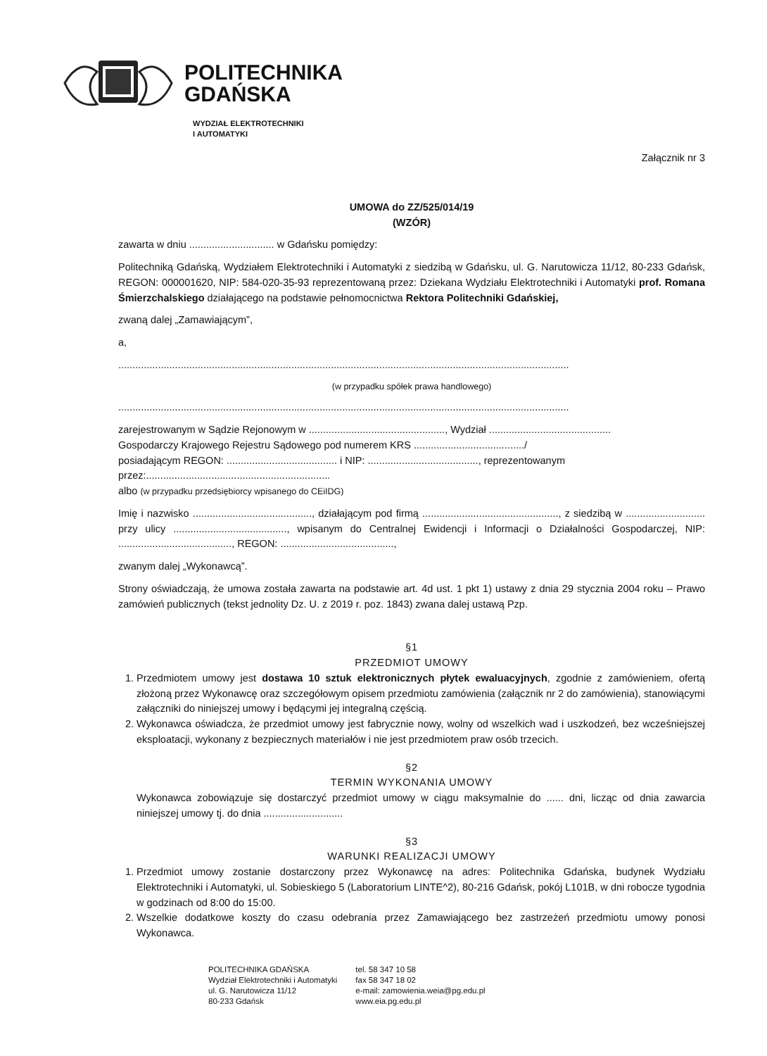POLITECHNIKA
GDAŃSKA
WYDZIAŁ ELEKTROTECHNIKI
I AUTOMATYKI
Załącznik nr 3
UMOWA do ZZ/525/014/19
(WZÓR)
zawarta w dniu .............................. w Gdańsku pomiędzy:
Politechniką Gdańską, Wydziałem Elektrotechniki i Automatyki z siedzibą w Gdańsku, ul. G. Narutowicza 11/12, 80-233 Gdańsk, REGON: 000001620, NIP: 584-020-35-93 reprezentowaną przez: Dziekana Wydziału Elektrotechniki i Automatyki prof. Romana Śmierzchalskiego działającego na podstawie pełnomocnictwa Rektora Politechniki Gdańskiej,
zwaną dalej „Zamawiającym”,
a,
...............................................................................................................................................................
(w przypadku spółek prawa handlowego)
...............................................................................................................................................................
zarejestrowanym w Sądzie Rejonowym w ................................................, Wydział ...........................................
Gospodarczy Krajowego Rejestru Sądowego pod numerem KRS ......................................./
posiadającym REGON: ....................................... i NIP: ......................................., reprezentowanym
przez:.................................................................
albo (w przypadku przedsiębiorcy wpisanego do CEiIDG)
Imię i nazwisko .........................................., działającym pod firmą ................................................, z siedzibą w ............................ przy ulicy ........................................, wpisanym do Centralnej Ewidencji i Informacji o Działalności Gospodarczej, NIP: ........................................, REGON: ........................................,
zwanym dalej „Wykonawcą”.
Strony oświadczają, że umowa została zawarta na podstawie art. 4d ust. 1 pkt 1) ustawy z dnia 29 stycznia 2004 roku – Prawo zamówień publicznych (tekst jednolity Dz. U. z 2019 r. poz. 1843) zwana dalej ustawą Pzp.
§1
PRZEDMIOT UMOWY
1. Przedmiotem umowy jest dostawa 10 sztuk elektronicznych płytek ewaluacyjnych, zgodnie z zamówieniem, ofertą złożoną przez Wykonawcę oraz szczegółowym opisem przedmiotu zamówienia (załącznik nr 2 do zamówienia), stanowiącymi załączniki do niniejszej umowy i będącymi jej integralną częścią.
2. Wykonawca oświadcza, że przedmiot umowy jest fabrycznie nowy, wolny od wszelkich wad i uszkodzeń, bez wcześniejszej eksploatacji, wykonany z bezpiecznych materiałów i nie jest przedmiotem praw osób trzecich.
§2
TERMIN WYKONANIA UMOWY
Wykonawca zobowiązuje się dostarczyć przedmiot umowy w ciągu maksymalnie do ...... dni, licząc od dnia zawarcia niniejszej umowy tj. do dnia ............................
§3
WARUNKI REALIZACJI UMOWY
1. Przedmiot umowy zostanie dostarczony przez Wykonawcę na adres: Politechnika Gdańska, budynek Wydziału Elektrotechniki i Automatyki, ul. Sobieskiego 5 (Laboratorium LINTE^2), 80-216 Gdańsk, pokój L101B, w dni robocze tygodnia w godzinach od 8:00 do 15:00.
2. Wszelkie dodatkowe koszty do czasu odebrania przez Zamawiającego bez zastrzeżeń przedmiotu umowy ponosi Wykonawca.
POLITECHNIKA GDAŃSKA
Wydział Elektrotechniki i Automatyki
ul. G. Narutowicza 11/12
80-233 Gdańsk
tel. 58 347 10 58
fax 58 347 18 02
e-mail: zamowienia.weia@pg.edu.pl
www.eia.pg.edu.pl